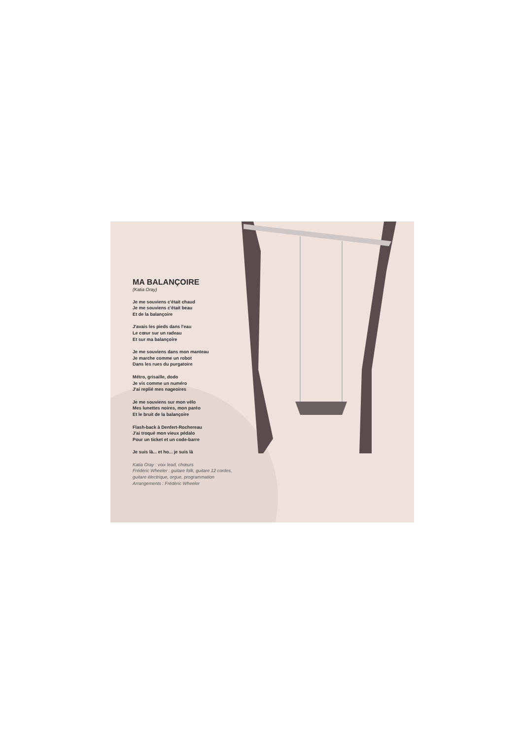MA BALANÇOIRE
(Katia Oray)
Je me souviens c'était chaud
Je me souviens c'était beau
Et de la balançoire
J'avais les pieds dans l'eau
Le cœur sur un radeau
Et sur ma balançoire
Je me souviens dans mon manteau
Je marche comme un robot
Dans les rues du purgatoire
Métro, grisaille, dodo
Je vis comme un numéro
J'ai replié mes nageoires
Je me souviens sur mon vélo
Mes lunettes noires, mon paréo
Et le bruit de la balançoire
Flash-back à Denfert-Rochereau
J'ai troqué mon vieux pédalo
Pour un ticket et un code-barre
Je suis là... et ho... je suis là
Katia Oray : voix lead, chœurs
Frédéric Wheeler : guitare folk, guitare 12 cordes,
guitare électrique, orgue, programmation
Arrangements : Frédéric Wheeler